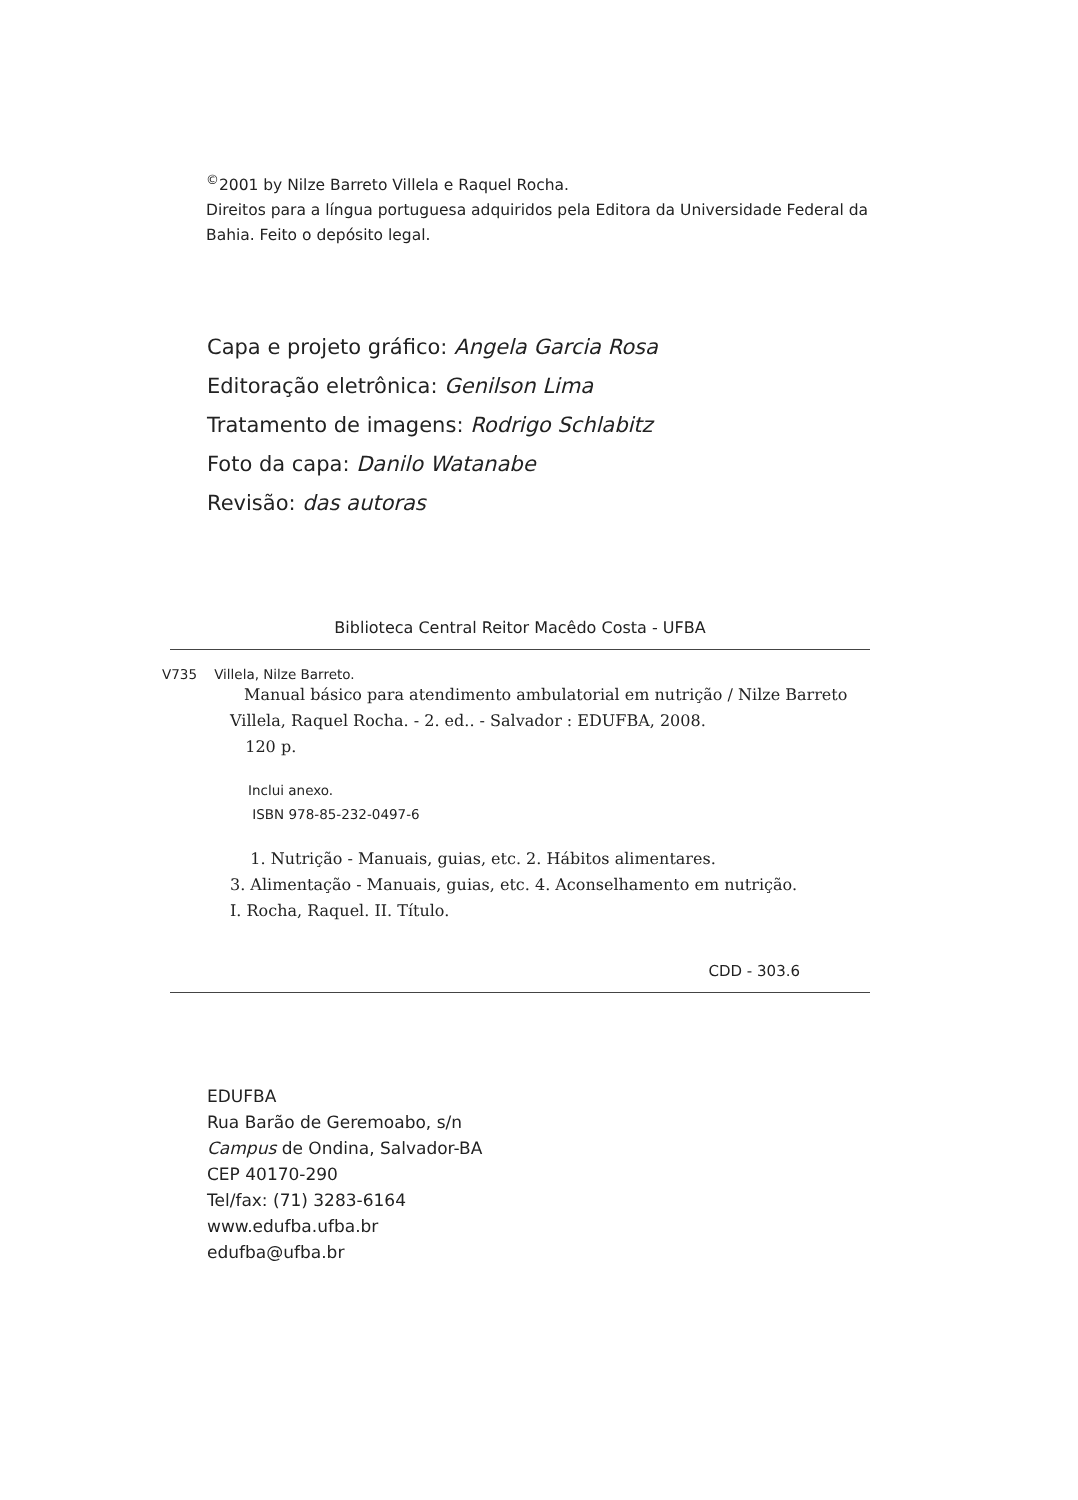<sup>©</sup>2001 by Nilze Barreto Villela e Raquel Rocha.
Direitos para a língua portuguesa adquiridos pela Editora da Universidade Federal da Bahia. Feito o depósito legal.
Capa e projeto gráfico: Angela Garcia Rosa
Editoração eletrônica: Genilson Lima
Tratamento de imagens: Rodrigo Schlabitz
Foto da capa: Danilo Watanabe
Revisão: das autoras
Biblioteca Central Reitor Macêdo Costa - UFBA
V735 Villela, Nilze Barreto.
Manual básico para atendimento ambulatorial em nutrição / Nilze Barreto Villela, Raquel Rocha. - 2. ed.. - Salvador : EDUFBA, 2008.
120 p.
Inclui anexo.
ISBN 978-85-232-0497-6
1. Nutrição - Manuais, guias, etc. 2. Hábitos alimentares.
3. Alimentação - Manuais, guias, etc. 4. Aconselhamento em nutrição.
I. Rocha, Raquel. II. Título.
CDD - 303.6
EDUFBA
Rua Barão de Geremoabo, s/n
Campus de Ondina, Salvador-BA
CEP 40170-290
Tel/fax: (71) 3283-6164
www.edufba.ufba.br
edufba@ufba.br